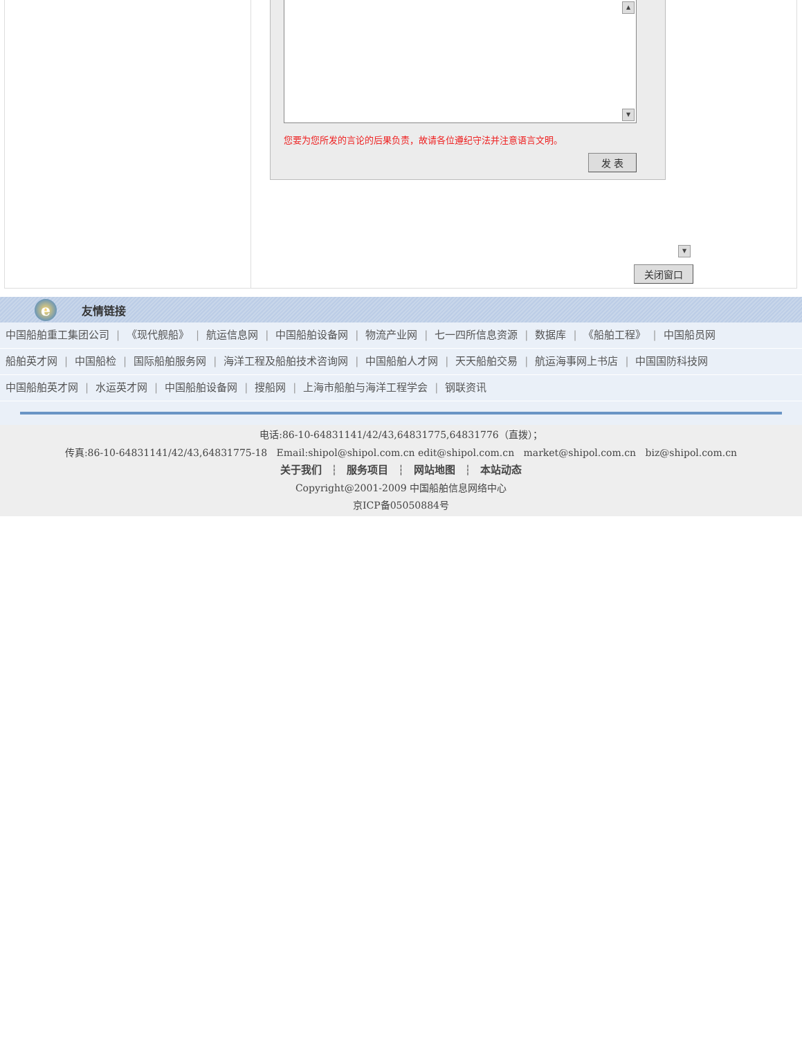▲
▼
您要为您所发的言论的后果负责，故请各位遵纪守法并注意语言文明。
发 表
▼
关闭窗口
e
友情链接
中国船舶重工集团公司 | 《现代舰船》 | 航运信息网 | 中国船舶设备网 | 物流产业网 | 七一四所信息资源 | 数据库 | 《船舶工程》 | 中国船员网
船舶英才网 | 中国船检 | 国际船舶服务网 | 海洋工程及船舶技术咨询网 | 中国船舶人才网 | 天天船舶交易 | 航运海事网上书店 | 中国国防科技网
中国船舶英才网 | 水运英才网 | 中国船舶设备网 | 搜船网 | 上海市船舶与海洋工程学会 | 钢联资讯
电话:86-10-64831141/42/43,64831775,64831776（直拨）；
传真:86-10-64831141/42/43,64831775-18 Email:shipol@shipol.com.cn edit@shipol.com.cn market@shipol.com.cn biz@shipol.com.cn
关于我们 ┆ 服务项目 ┆ 网站地图 ┆ 本站动态
Copyright@2001-2009 中国船舶信息网络中心
京ICP备05050884号